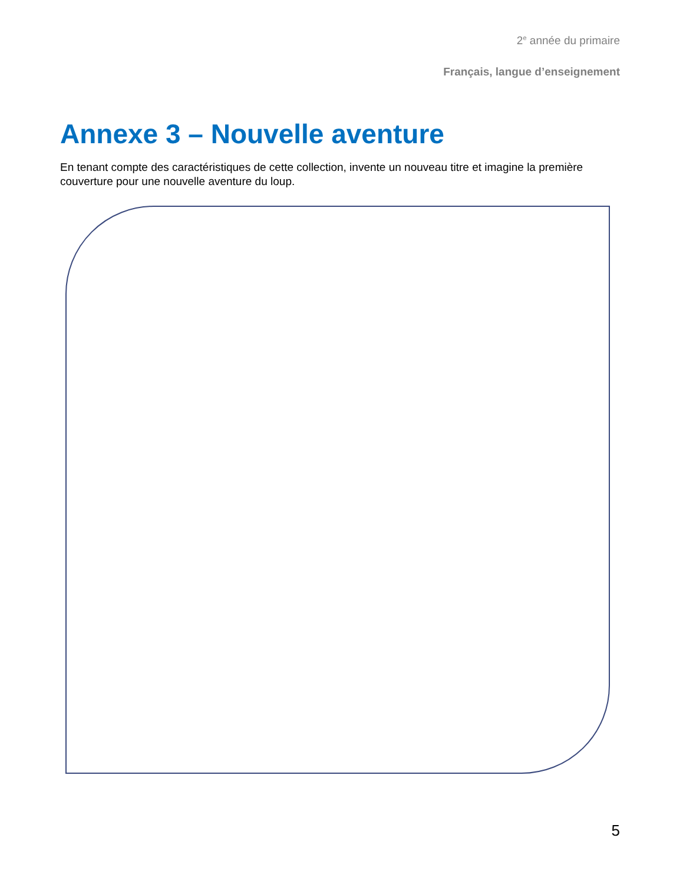2<sup>e</sup> année du primaire
Français, langue d’enseignement
Annexe 3 – Nouvelle aventure
En tenant compte des caractéristiques de cette collection, invente un nouveau titre et imagine la première couverture pour une nouvelle aventure du loup.
5